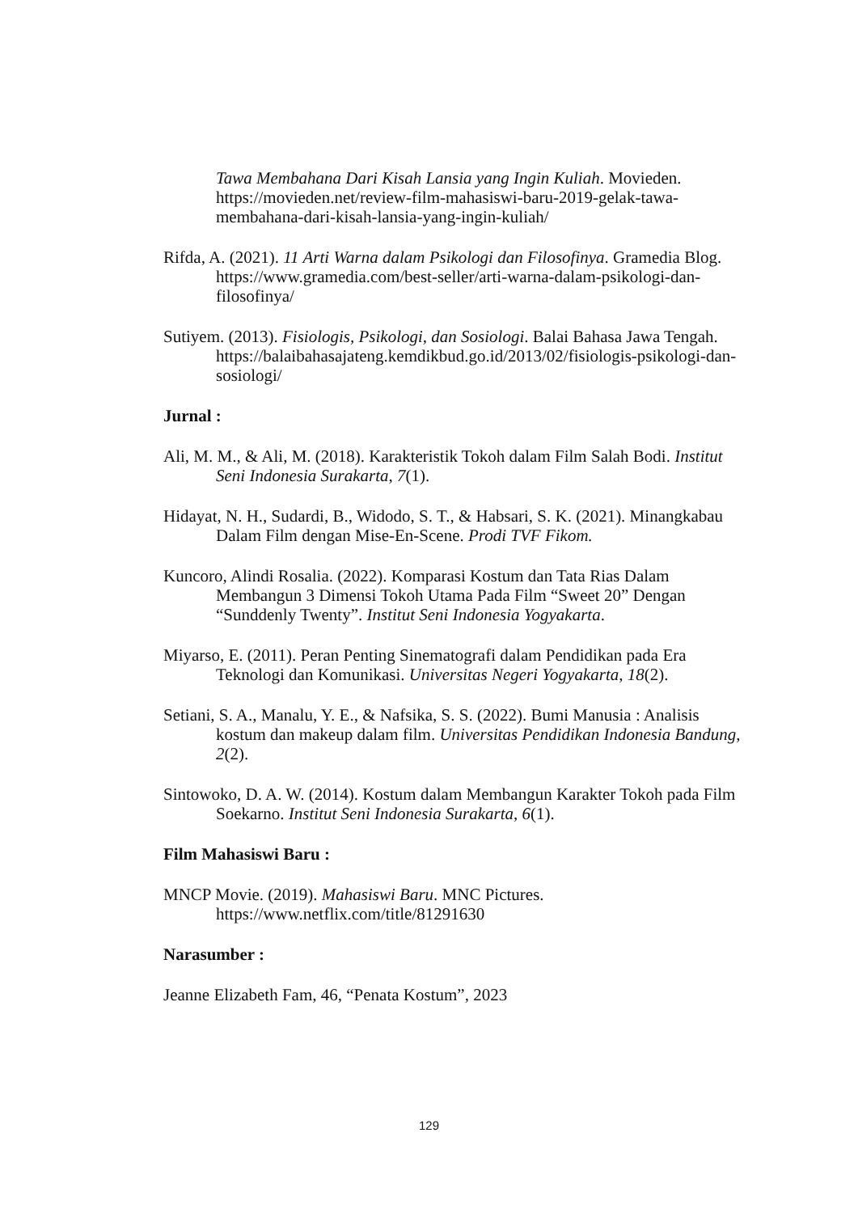Tawa Membahana Dari Kisah Lansia yang Ingin Kuliah. Movieden. https://movieden.net/review-film-mahasiswi-baru-2019-gelak-tawa-membahana-dari-kisah-lansia-yang-ingin-kuliah/
Rifda, A. (2021). 11 Arti Warna dalam Psikologi dan Filosofinya. Gramedia Blog. https://www.gramedia.com/best-seller/arti-warna-dalam-psikologi-dan-filosofinya/
Sutiyem. (2013). Fisiologis, Psikologi, dan Sosiologi. Balai Bahasa Jawa Tengah. https://balaibahasajateng.kemdikbud.go.id/2013/02/fisiologis-psikologi-dan-sosiologi/
Jurnal :
Ali, M. M., & Ali, M. (2018). Karakteristik Tokoh dalam Film Salah Bodi. Institut Seni Indonesia Surakarta, 7(1).
Hidayat, N. H., Sudardi, B., Widodo, S. T., & Habsari, S. K. (2021). Minangkabau Dalam Film dengan Mise-En-Scene. Prodi TVF Fikom.
Kuncoro, Alindi Rosalia. (2022). Komparasi Kostum dan Tata Rias Dalam Membangun 3 Dimensi Tokoh Utama Pada Film “Sweet 20” Dengan “Sunddenly Twenty”. Institut Seni Indonesia Yogyakarta.
Miyarso, E. (2011). Peran Penting Sinematografi dalam Pendidikan pada Era Teknologi dan Komunikasi. Universitas Negeri Yogyakarta, 18(2).
Setiani, S. A., Manalu, Y. E., & Nafsika, S. S. (2022). Bumi Manusia : Analisis kostum dan makeup dalam film. Universitas Pendidikan Indonesia Bandung, 2(2).
Sintowoko, D. A. W. (2014). Kostum dalam Membangun Karakter Tokoh pada Film Soekarno. Institut Seni Indonesia Surakarta, 6(1).
Film Mahasiswi Baru :
MNCP Movie. (2019). Mahasiswi Baru. MNC Pictures. https://www.netflix.com/title/81291630
Narasumber :
Jeanne Elizabeth Fam, 46, “Penata Kostum”, 2023
129